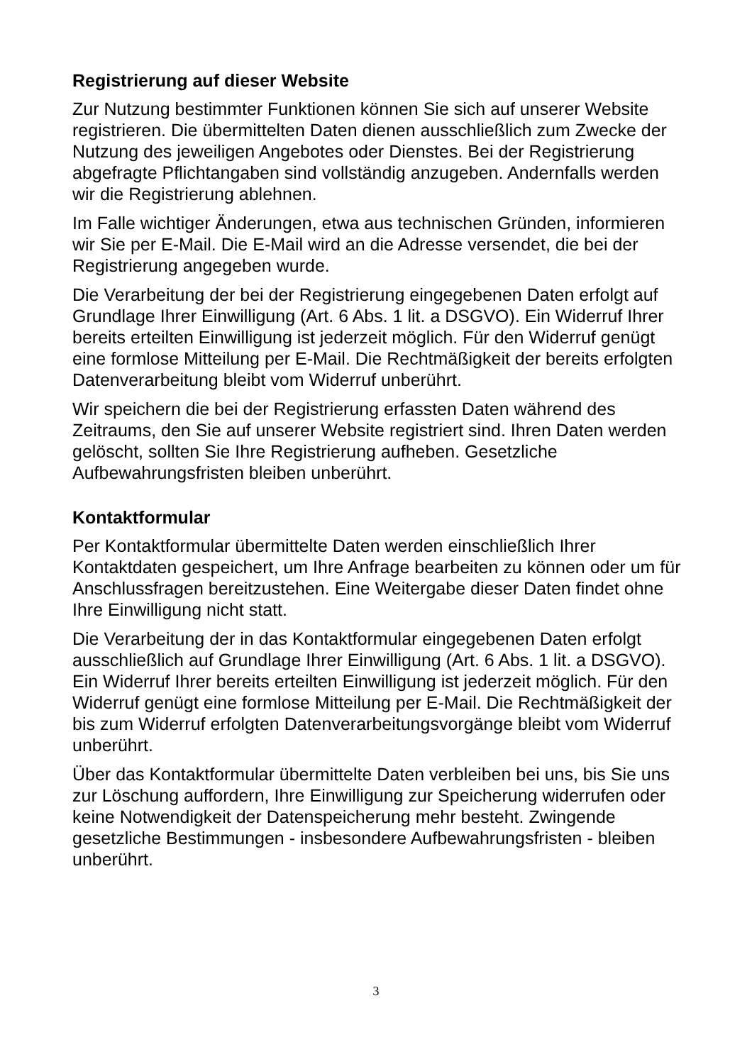Registrierung auf dieser Website
Zur Nutzung bestimmter Funktionen können Sie sich auf unserer Website registrieren. Die übermittelten Daten dienen ausschließlich zum Zwecke der Nutzung des jeweiligen Angebotes oder Dienstes. Bei der Registrierung abgefragte Pflichtangaben sind vollständig anzugeben. Andernfalls werden wir die Registrierung ablehnen.
Im Falle wichtiger Änderungen, etwa aus technischen Gründen, informieren wir Sie per E-Mail. Die E-Mail wird an die Adresse versendet, die bei der Registrierung angegeben wurde.
Die Verarbeitung der bei der Registrierung eingegebenen Daten erfolgt auf Grundlage Ihrer Einwilligung (Art. 6 Abs. 1 lit. a DSGVO). Ein Widerruf Ihrer bereits erteilten Einwilligung ist jederzeit möglich. Für den Widerruf genügt eine formlose Mitteilung per E-Mail. Die Rechtmäßigkeit der bereits erfolgten Datenverarbeitung bleibt vom Widerruf unberührt.
Wir speichern die bei der Registrierung erfassten Daten während des Zeitraums, den Sie auf unserer Website registriert sind. Ihren Daten werden gelöscht, sollten Sie Ihre Registrierung aufheben. Gesetzliche Aufbewahrungsfristen bleiben unberührt.
Kontaktformular
Per Kontaktformular übermittelte Daten werden einschließlich Ihrer Kontaktdaten gespeichert, um Ihre Anfrage bearbeiten zu können oder um für Anschlussfragen bereitzustehen. Eine Weitergabe dieser Daten findet ohne Ihre Einwilligung nicht statt.
Die Verarbeitung der in das Kontaktformular eingegebenen Daten erfolgt ausschließlich auf Grundlage Ihrer Einwilligung (Art. 6 Abs. 1 lit. a DSGVO). Ein Widerruf Ihrer bereits erteilten Einwilligung ist jederzeit möglich. Für den Widerruf genügt eine formlose Mitteilung per E-Mail. Die Rechtmäßigkeit der bis zum Widerruf erfolgten Datenverarbeitungsvorgänge bleibt vom Widerruf unberührt.
Über das Kontaktformular übermittelte Daten verbleiben bei uns, bis Sie uns zur Löschung auffordern, Ihre Einwilligung zur Speicherung widerrufen oder keine Notwendigkeit der Datenspeicherung mehr besteht. Zwingende gesetzliche Bestimmungen - insbesondere Aufbewahrungsfristen - bleiben unberührt.
3